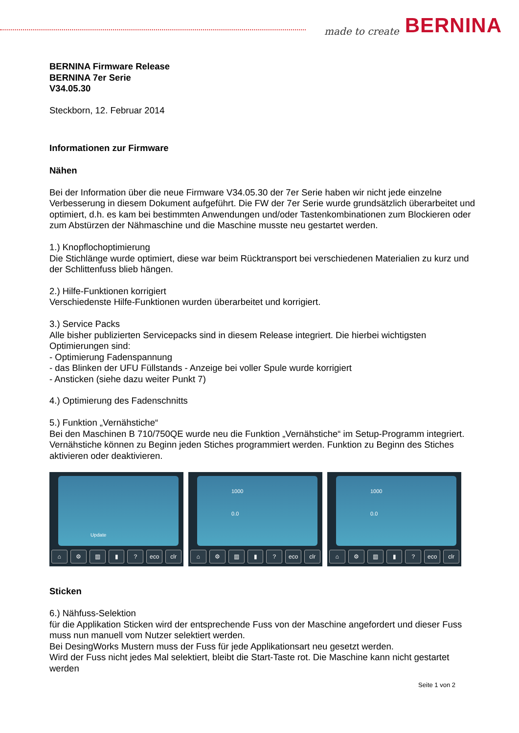made to create BERNINA
BERNINA Firmware Release
BERNINA 7er Serie
V34.05.30
Steckborn, 12. Februar 2014
Informationen zur Firmware
Nähen
Bei der Information über die neue Firmware V34.05.30 der 7er Serie haben wir nicht jede einzelne Verbesserung in diesem Dokument aufgeführt. Die FW der 7er Serie wurde grundsätzlich überarbeitet und optimiert, d.h. es kam bei bestimmten Anwendungen und/oder Tastenkombinationen zum Blockieren oder zum Abstürzen der Nähmaschine und die Maschine musste neu gestartet werden.
1.) Knopflochoptimierung
Die Stichlänge wurde optimiert, diese war beim Rücktransport bei verschiedenen Materialien zu kurz und der Schlittenfuss blieb hängen.
2.) Hilfe-Funktionen korrigiert
Verschiedenste Hilfe-Funktionen wurden überarbeitet und korrigiert.
3.) Service Packs
Alle bisher publizierten Servicepacks sind in diesem Release integriert. Die hierbei wichtigsten Optimierungen sind:
- Optimierung Fadenspannung
- das Blinken der UFU Füllstands - Anzeige bei voller Spule wurde korrigiert
- Ansticken (siehe dazu weiter Punkt 7)
4.) Optimierung des Fadenschnitts
5.) Funktion „Vernähstiche“
Bei den Maschinen B 710/750QE wurde neu die Funktion „Vernähstiche“ im Setup-Programm integriert. Vernähstiche können zu Beginn jeden Stiches programmiert werden. Funktion zu Beginn des Stiches aktivieren oder deaktivieren.
Update
⌂ ⚙ ▥ ▮? eco clr
1000
0.0
⌂ ⚙ ▥ ▮? eco clr
1000
0.0
⌂ ⚙ ▥ ▮? eco clr
Sticken
6.) Nähfuss-Selektion
für die Applikation Sticken wird der entsprechende Fuss von der Maschine angefordert und dieser Fuss muss nun manuell vom Nutzer selektiert werden.
Bei DesingWorks Mustern muss der Fuss für jede Applikationsart neu gesetzt werden.
Wird der Fuss nicht jedes Mal selektiert, bleibt die Start-Taste rot. Die Maschine kann nicht gestartet werden
Seite 1 von 2